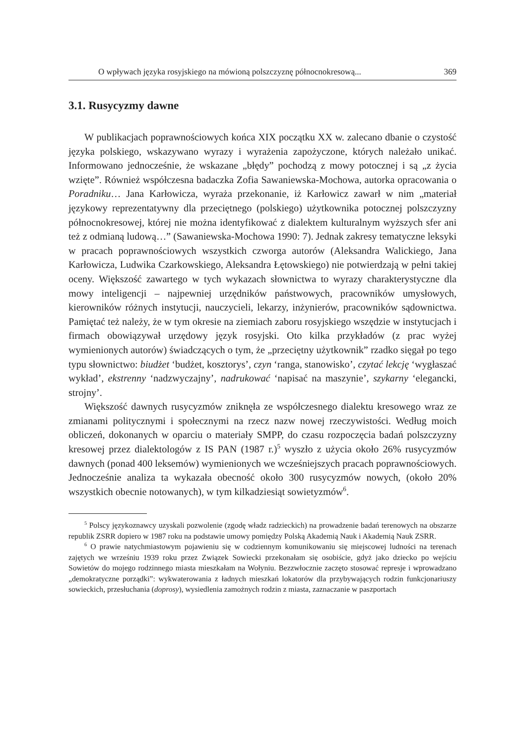O wpływach języka rosyjskiego na mówioną polszczyznę północnokresową... 369
3.1. Rusycyzmy dawne
W publikacjach poprawnościowych końca XIX początku XX w. zalecano dbanie o czystość języka polskiego, wskazywano wyrazy i wyrażenia zapożyczone, których należało unikać. Informowano jednocześnie, że wskazane „błędy” pochodzą z mowy potocznej i są „z życia wzięte”. Również współczesna badaczka Zofia Sawaniewska-Mochowa, autorka opracowania o Poradniku… Jana Karłowicza, wyraża przekonanie, iż Karłowicz zawarł w nim „materiał językowy reprezentatywny dla przeciętnego (polskiego) użytkownika potocznej polszczyzny północnokresowej, której nie można identyfikować z dialektem kulturalnym wyższych sfer ani też z odmianą ludową…” (Sawaniewska-Mochowa 1990: 7). Jednak zakresy tematyczne leksyki w pracach poprawnościowych wszystkich czworga autorów (Aleksandra Walickiego, Jana Karłowicza, Ludwika Czarkowskiego, Aleksandra Łętowskiego) nie potwierdzają w pełni takiej oceny. Większość zawartego w tych wykazach słownictwa to wyrazy charakterystyczne dla mowy inteligencji – najpewniej urzędników państwowych, pracowników umysłowych, kierowników różnych instytucji, nauczycieli, lekarzy, inżynierów, pracowników sądownictwa. Pamiętać też należy, że w tym okresie na ziemiach zaboru rosyjskiego wszędzie w instytucjach i firmach obowiązywał urzędowy język rosyjski. Oto kilka przykładów (z prac wyżej wymienionych autorów) świadczących o tym, że „przeciętny użytkownik” rzadko sięgał po tego typu słownictwo: biudżet ‘budżet, kosztorys’, czyn ‘ranga, stanowisko’, czytać lekcję ‘wygłaszać wykład’, ekstrenny ‘nadzwyczajny’, nadrukować ‘napisać na maszynie’, szykarny ‘elegancki, strojny’.
Większość dawnych rusycyzmów zniknęła ze współczesnego dialektu kresowego wraz ze zmianami politycznymi i społecznymi na rzecz nazw nowej rzeczywistości. Według moich obliczeń, dokonanych w oparciu o materiały SMPP, do czasu rozpoczęcia badań polszczyzny kresowej przez dialektologów z IS PAN (1987 r.)<sup>5</sup> wyszło z użycia około 26% rusycyzmów dawnych (ponad 400 leksemów) wymienionych we wcześniejszych pracach poprawnościowych. Jednocześnie analiza ta wykazała obecność około 300 rusycyzmów nowych, (około 20% wszystkich obecnie notowanych), w tym kilkadziesiąt sowietyzmów<sup>6</sup>.
<sup>5</sup> Polscy językoznawcy uzyskali pozwolenie (zgodę władz radzieckich) na prowadzenie badań terenowych na obszarze republik ZSRR dopiero w 1987 roku na podstawie umowy pomiędzy Polską Akademią Nauk i Akademią Nauk ZSRR.
<sup>6</sup> O prawie natychmiastowym pojawieniu się w codziennym komunikowaniu się miejscowej ludności na terenach zajętych we wrześniu 1939 roku przez Związek Sowiecki przekonałam się osobiście, gdyż jako dziecko po wejściu Sowietów do mojego rodzinnego miasta mieszkałam na Wołyniu. Bezzwłocznie zaczęto stosować represje i wprowadzano „demokratyczne porządki”: wykwaterowania z ładnych mieszkań lokatorów dla przybywających rodzin funkcjonariuszy sowieckich, przesłuchania (doprosy), wysiedlenia zamożnych rodzin z miasta, zaznaczanie w paszportach